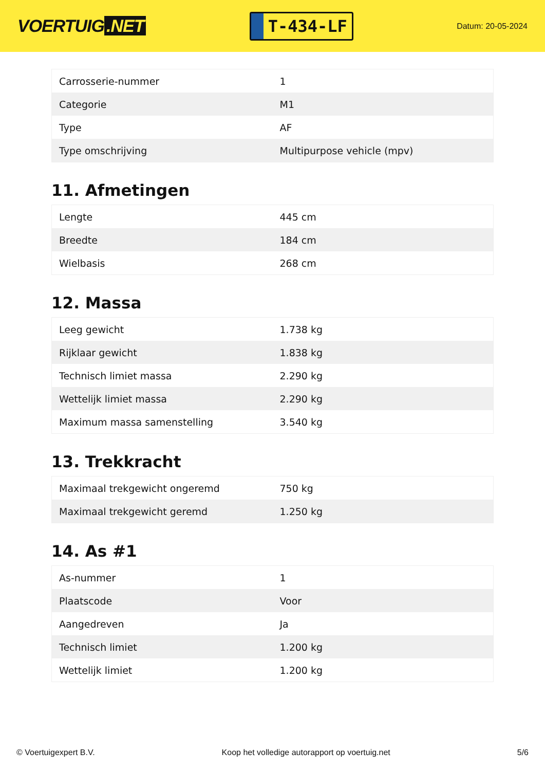VOERTUIG.NET
T-434-LF
Datum: 20-05-2024
| Carrosserie-nummer | 1 |
| Categorie | M1 |
| Type | AF |
| Type omschrijving | Multipurpose vehicle (mpv) |
11. Afmetingen
| Lengte | 445 cm |
| Breedte | 184 cm |
| Wielbasis | 268 cm |
12. Massa
| Leeg gewicht | 1.738 kg |
| Rijklaar gewicht | 1.838 kg |
| Technisch limiet massa | 2.290 kg |
| Wettelijk limiet massa | 2.290 kg |
| Maximum massa samenstelling | 3.540 kg |
13. Trekkracht
| Maximaal trekgewicht ongeremd | 750 kg |
| Maximaal trekgewicht geremd | 1.250 kg |
14. As #1
| As-nummer | 1 |
| Plaatscode | Voor |
| Aangedreven | Ja |
| Technisch limiet | 1.200 kg |
| Wettelijk limiet | 1.200 kg |
© Voertuigexpert B.V. Koop het volledige autorapport op voertuig.net 5/6